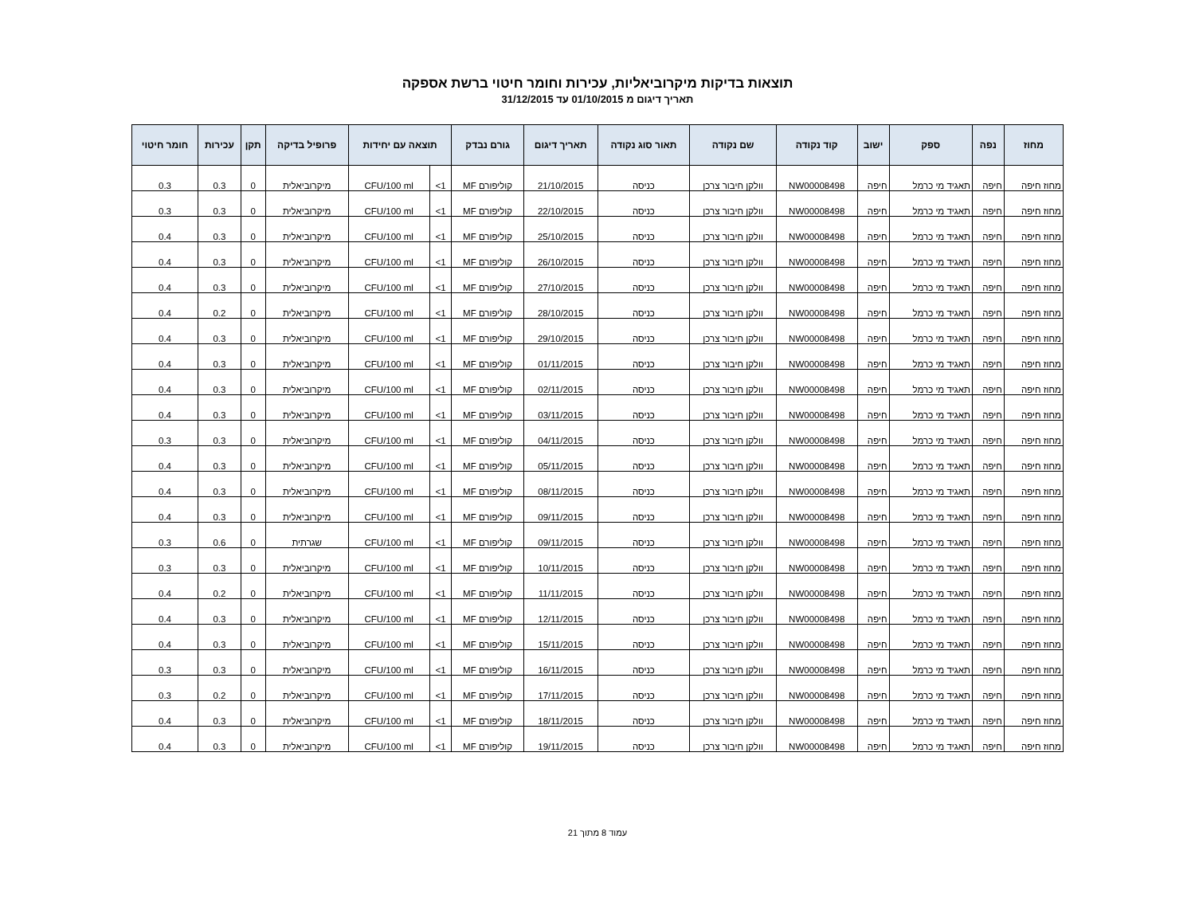תוצאות בדיקות מיקרוביאליות, עכירות וחומר חיטוי ברשת אספקה
תאריך דיגום מ 01/10/2015 עד 31/12/2015
| מחוז | נפה | ספק | ישוב | קוד נקודה | שם נקודה | תאור סוג נקודה | תאריך דיגום | גורם נבדק | תוצאה עם יחידות | | פרופיל בדיקה | תקן | עכירות | חומר חיטוי |
| --- | --- | --- | --- | --- | --- | --- | --- | --- | --- | --- | --- | --- | --- | --- |
| מחוז חיפה | חיפה | תאגיד מי כרמל | חיפה | NW00008498 | וולקן חיבור צרכן | כניסה | 21/10/2015 | קוליפורם MF | 1> | CFU/100 ml | מיקרוביאלית | 0 | 0.3 | 0.3 |
| מחוז חיפה | חיפה | תאגיד מי כרמל | חיפה | NW00008498 | וולקן חיבור צרכן | כניסה | 22/10/2015 | קוליפורם MF | 1> | CFU/100 ml | מיקרוביאלית | 0 | 0.3 | 0.3 |
| מחוז חיפה | חיפה | תאגיד מי כרמל | חיפה | NW00008498 | וולקן חיבור צרכן | כניסה | 25/10/2015 | קוליפורם MF | 1> | CFU/100 ml | מיקרוביאלית | 0 | 0.3 | 0.4 |
| מחוז חיפה | חיפה | תאגיד מי כרמל | חיפה | NW00008498 | וולקן חיבור צרכן | כניסה | 26/10/2015 | קוליפורם MF | 1> | CFU/100 ml | מיקרוביאלית | 0 | 0.3 | 0.4 |
| מחוז חיפה | חיפה | תאגיד מי כרמל | חיפה | NW00008498 | וולקן חיבור צרכן | כניסה | 27/10/2015 | קוליפורם MF | 1> | CFU/100 ml | מיקרוביאלית | 0 | 0.3 | 0.4 |
| מחוז חיפה | חיפה | תאגיד מי כרמל | חיפה | NW00008498 | וולקן חיבור צרכן | כניסה | 28/10/2015 | קוליפורם MF | 1> | CFU/100 ml | מיקרוביאלית | 0 | 0.2 | 0.4 |
| מחוז חיפה | חיפה | תאגיד מי כרמל | חיפה | NW00008498 | וולקן חיבור צרכן | כניסה | 29/10/2015 | קוליפורם MF | 1> | CFU/100 ml | מיקרוביאלית | 0 | 0.3 | 0.4 |
| מחוז חיפה | חיפה | תאגיד מי כרמל | חיפה | NW00008498 | וולקן חיבור צרכן | כניסה | 01/11/2015 | קוליפורם MF | 1> | CFU/100 ml | מיקרוביאלית | 0 | 0.3 | 0.4 |
| מחוז חיפה | חיפה | תאגיד מי כרמל | חיפה | NW00008498 | וולקן חיבור צרכן | כניסה | 02/11/2015 | קוליפורם MF | 1> | CFU/100 ml | מיקרוביאלית | 0 | 0.3 | 0.4 |
| מחוז חיפה | חיפה | תאגיד מי כרמל | חיפה | NW00008498 | וולקן חיבור צרכן | כניסה | 03/11/2015 | קוליפורם MF | 1> | CFU/100 ml | מיקרוביאלית | 0 | 0.3 | 0.4 |
| מחוז חיפה | חיפה | תאגיד מי כרמל | חיפה | NW00008498 | וולקן חיבור צרכן | כניסה | 04/11/2015 | קוליפורם MF | 1> | CFU/100 ml | מיקרוביאלית | 0 | 0.3 | 0.3 |
| מחוז חיפה | חיפה | תאגיד מי כרמל | חיפה | NW00008498 | וולקן חיבור צרכן | כניסה | 05/11/2015 | קוליפורם MF | 1> | CFU/100 ml | מיקרוביאלית | 0 | 0.3 | 0.4 |
| מחוז חיפה | חיפה | תאגיד מי כרמל | חיפה | NW00008498 | וולקן חיבור צרכן | כניסה | 08/11/2015 | קוליפורם MF | 1> | CFU/100 ml | מיקרוביאלית | 0 | 0.3 | 0.4 |
| מחוז חיפה | חיפה | תאגיד מי כרמל | חיפה | NW00008498 | וולקן חיבור צרכן | כניסה | 09/11/2015 | קוליפורם MF | 1> | CFU/100 ml | מיקרוביאלית | 0 | 0.3 | 0.4 |
| מחוז חיפה | חיפה | תאגיד מי כרמל | חיפה | NW00008498 | וולקן חיבור צרכן | כניסה | 09/11/2015 | קוליפורם MF | 1> | CFU/100 ml | שגרתית | 0 | 0.6 | 0.3 |
| מחוז חיפה | חיפה | תאגיד מי כרמל | חיפה | NW00008498 | וולקן חיבור צרכן | כניסה | 10/11/2015 | קוליפורם MF | 1> | CFU/100 ml | מיקרוביאלית | 0 | 0.3 | 0.3 |
| מחוז חיפה | חיפה | תאגיד מי כרמל | חיפה | NW00008498 | וולקן חיבור צרכן | כניסה | 11/11/2015 | קוליפורם MF | 1> | CFU/100 ml | מיקרוביאלית | 0 | 0.2 | 0.4 |
| מחוז חיפה | חיפה | תאגיד מי כרמל | חיפה | NW00008498 | וולקן חיבור צרכן | כניסה | 12/11/2015 | קוליפורם MF | 1> | CFU/100 ml | מיקרוביאלית | 0 | 0.3 | 0.4 |
| מחוז חיפה | חיפה | תאגיד מי כרמל | חיפה | NW00008498 | וולקן חיבור צרכן | כניסה | 15/11/2015 | קוליפורם MF | 1> | CFU/100 ml | מיקרוביאלית | 0 | 0.3 | 0.4 |
| מחוז חיפה | חיפה | תאגיד מי כרמל | חיפה | NW00008498 | וולקן חיבור צרכן | כניסה | 16/11/2015 | קוליפורם MF | 1> | CFU/100 ml | מיקרוביאלית | 0 | 0.3 | 0.3 |
| מחוז חיפה | חיפה | תאגיד מי כרמל | חיפה | NW00008498 | וולקן חיבור צרכן | כניסה | 17/11/2015 | קוליפורם MF | 1> | CFU/100 ml | מיקרוביאלית | 0 | 0.2 | 0.3 |
| מחוז חיפה | חיפה | תאגיד מי כרמל | חיפה | NW00008498 | וולקן חיבור צרכן | כניסה | 18/11/2015 | קוליפורם MF | 1> | CFU/100 ml | מיקרוביאלית | 0 | 0.3 | 0.4 |
| מחוז חיפה | חיפה | תאגיד מי כרמל | חיפה | NW00008498 | וולקן חיבור צרכן | כניסה | 19/11/2015 | קוליפורם MF | 1> | CFU/100 ml | מיקרוביאלית | 0 | 0.3 | 0.4 |
עמוד 8 מתוך 21